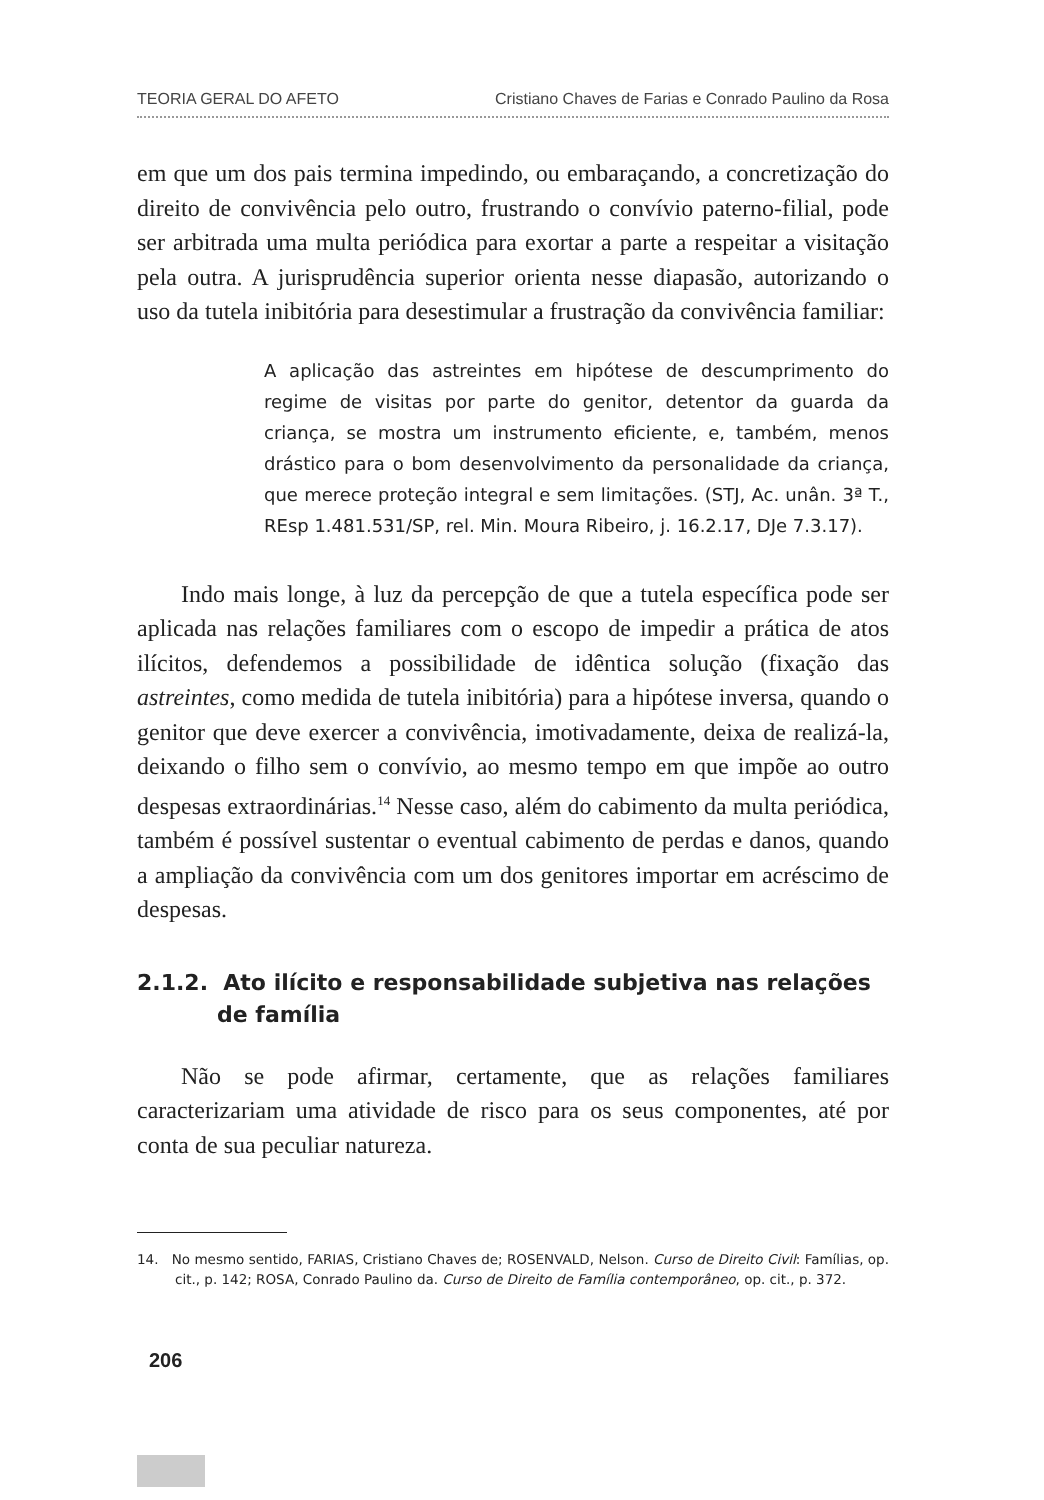TEORIA GERAL DO AFETO Cristiano Chaves de Farias e Conrado Paulino da Rosa
em que um dos pais termina impedindo, ou embaraçando, a concretização do direito de convivência pelo outro, frustrando o convívio paterno-filial, pode ser arbitrada uma multa periódica para exortar a parte a respeitar a visitação pela outra. A jurisprudência superior orienta nesse diapasão, autorizando o uso da tutela inibitória para desestimular a frustração da convivência familiar:
A aplicação das astreintes em hipótese de descumprimento do regime de visitas por parte do genitor, detentor da guarda da criança, se mostra um instrumento eficiente, e, também, menos drástico para o bom desenvolvimento da personalidade da criança, que merece proteção integral e sem limitações. (STJ, Ac. unân. 3ª T., REsp 1.481.531/SP, rel. Min. Moura Ribeiro, j. 16.2.17, DJe 7.3.17).
Indo mais longe, à luz da percepção de que a tutela específica pode ser aplicada nas relações familiares com o escopo de impedir a prática de atos ilícitos, defendemos a possibilidade de idêntica solução (fixação das astreintes, como medida de tutela inibitória) para a hipótese inversa, quando o genitor que deve exercer a convivência, imotivadamente, deixa de realizá-la, deixando o filho sem o convívio, ao mesmo tempo em que impõe ao outro despesas extraordinárias.<sup>14</sup> Nesse caso, além do cabimento da multa periódica, também é possível sustentar o eventual cabimento de perdas e danos, quando a ampliação da convivência com um dos genitores importar em acréscimo de despesas.
2.1.2. Ato ilícito e responsabilidade subjetiva nas relações de família
Não se pode afirmar, certamente, que as relações familiares caracterizariam uma atividade de risco para os seus componentes, até por conta de sua peculiar natureza.
14. No mesmo sentido, FARIAS, Cristiano Chaves de; ROSENVALD, Nelson. Curso de Direito Civil: Famílias, op. cit., p. 142; ROSA, Conrado Paulino da. Curso de Direito de Família contemporâneo, op. cit., p. 372.
206